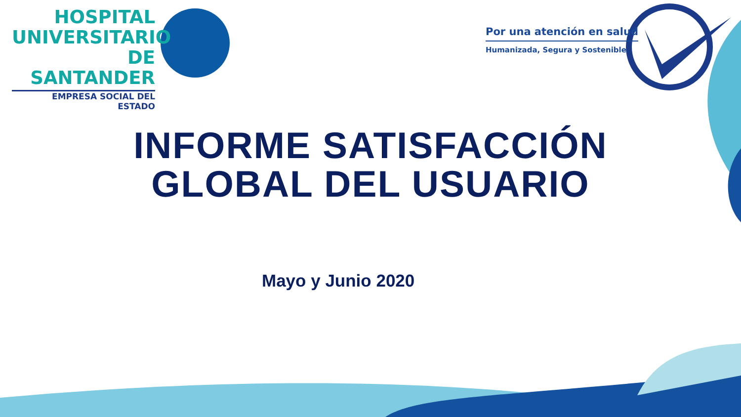HOSPITAL
UNIVERSITARIO
DE SANTANDER
EMPRESA SOCIAL DEL ESTADO
Por una atención en salud
Humanizada, Segura y Sostenible
INFORME SATISFACCIÓN
GLOBAL DEL USUARIO
Mayo y Junio 2020